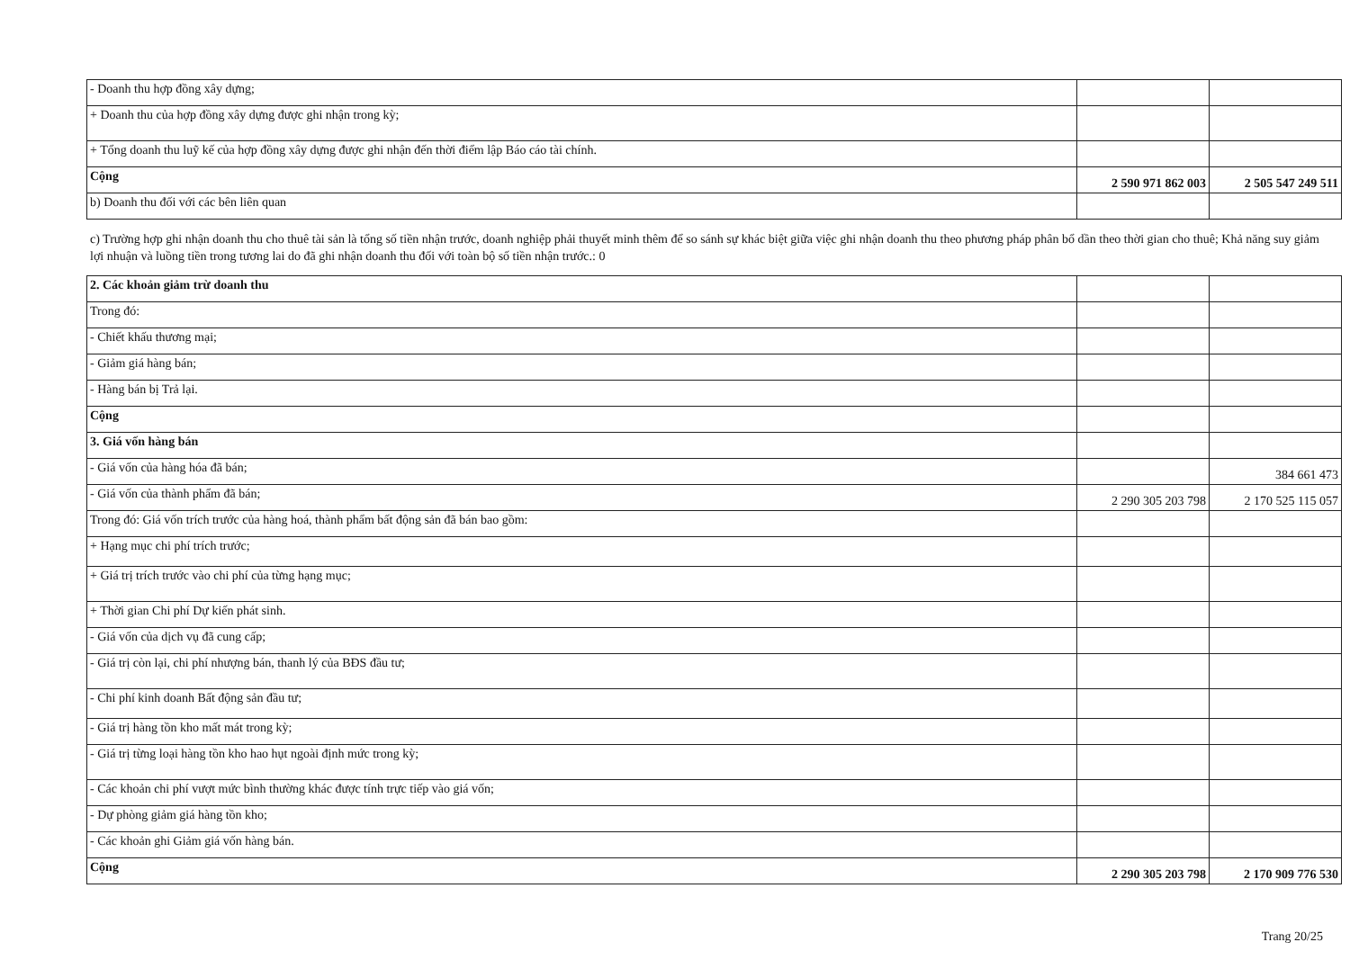| - Doanh thu hợp đồng xây dựng; | | |
| + Doanh thu của hợp đồng xây dựng được ghi nhận trong kỳ; | | |
| + Tổng doanh thu luỹ kế của hợp đồng xây dựng được ghi nhận đến thời điểm lập Báo cáo tài chính. | | |
| Cộng | 2 590 971 862 003 | 2 505 547 249 511 |
| b) Doanh thu đối với các bên liên quan | | |
c) Trường hợp ghi nhận doanh thu cho thuê tài sản là tổng số tiền nhận trước, doanh nghiệp phải thuyết minh thêm để so sánh sự khác biệt giữa việc ghi nhận doanh thu theo phương pháp phân bổ dần theo thời gian cho thuê; Khả năng suy giảm lợi nhuận và luồng tiền trong tương lai do đã ghi nhận doanh thu đối với toàn bộ số tiền nhận trước.: 0
| 2. Các khoản giảm trừ doanh thu | | |
| Trong đó: | | |
| - Chiết khấu thương mại; | | |
| - Giảm giá hàng bán; | | |
| - Hàng bán bị Trả lại. | | |
| Cộng | | |
| 3. Giá vốn hàng bán | | |
| - Giá vốn của hàng hóa đã bán; | | 384 661 473 |
| - Giá vốn của thành phẩm đã bán; | 2 290 305 203 798 | 2 170 525 115 057 |
| Trong đó: Giá vốn trích trước của hàng hoá, thành phẩm bất động sản đã bán bao gồm: | | |
| + Hạng mục chi phí trích trước; | | |
| + Giá trị trích trước vào chi phí của từng hạng mục; | | |
| + Thời gian Chi phí Dự kiến phát sinh. | | |
| - Giá vốn của dịch vụ đã cung cấp; | | |
| - Giá trị còn lại, chi phí nhượng bán, thanh lý của BĐS đầu tư; | | |
| - Chi phí kinh doanh Bất động sản đầu tư; | | |
| - Giá trị hàng tồn kho mất mát trong kỳ; | | |
| - Giá trị từng loại hàng tồn kho hao hụt ngoài định mức trong kỳ; | | |
| - Các khoản chi phí vượt mức bình thường khác được tính trực tiếp vào giá vốn; | | |
| - Dự phòng giảm giá hàng tồn kho; | | |
| - Các khoản ghi Giảm giá vốn hàng bán. | | |
| Cộng | 2 290 305 203 798 | 2 170 909 776 530 |
Trang 20/25